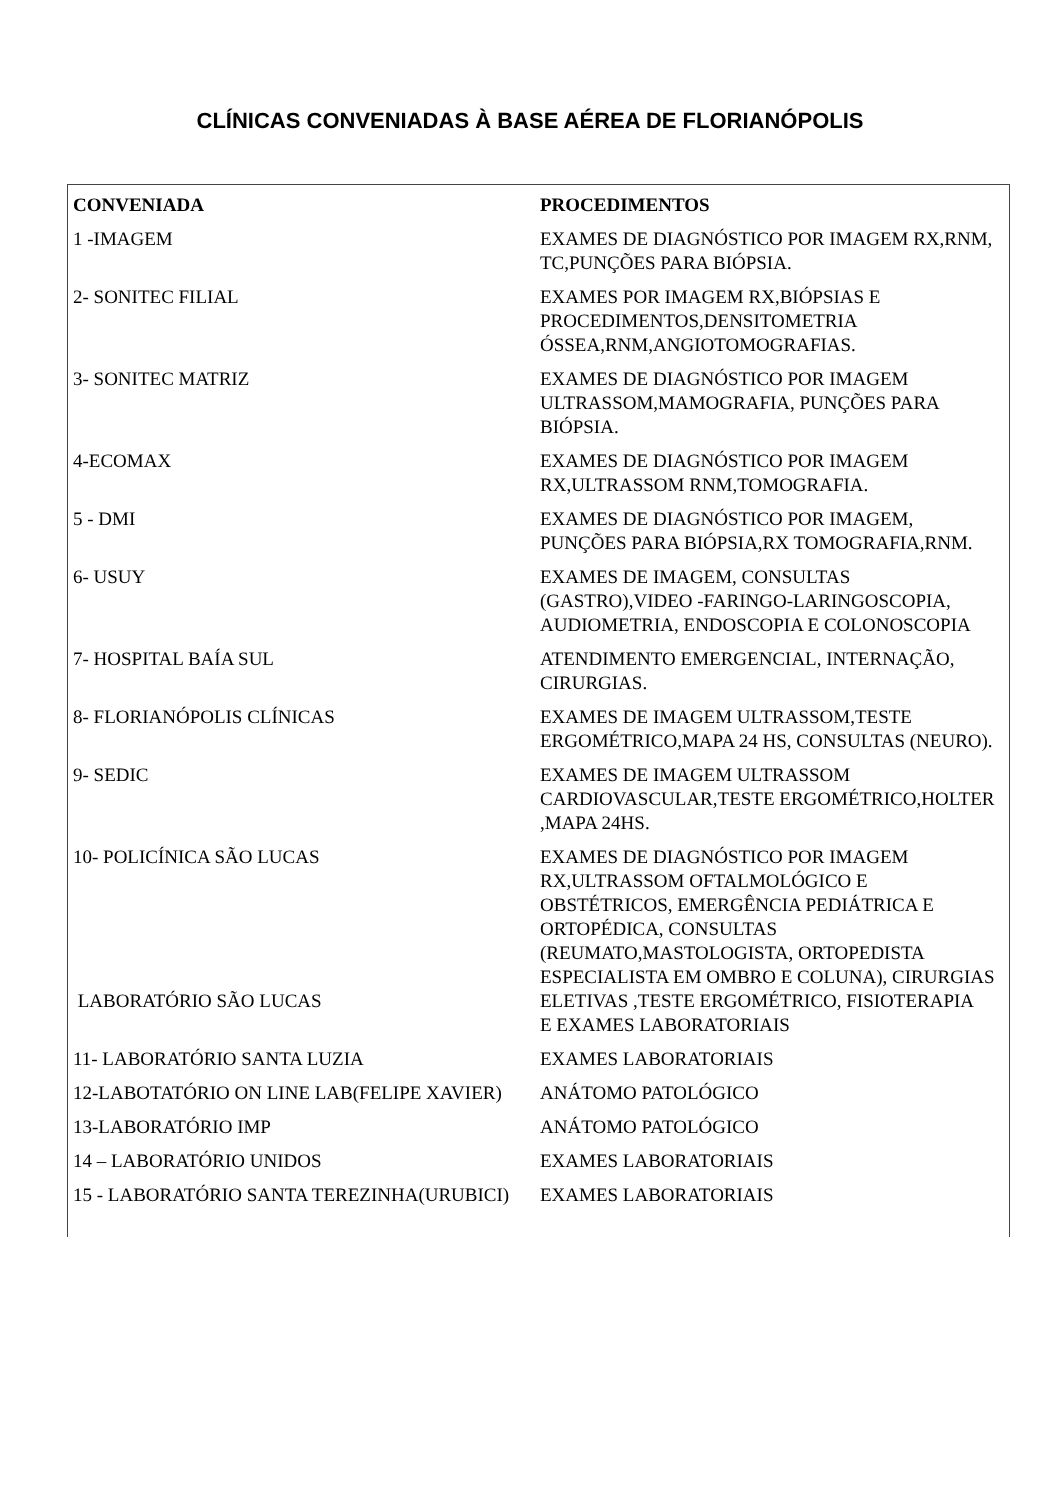CLÍNICAS CONVENIADAS À BASE AÉREA DE FLORIANÓPOLIS
| CONVENIADA | PROCEDIMENTOS |
| --- | --- |
| 1 -IMAGEM | EXAMES DE DIAGNÓSTICO POR IMAGEM RX,RNM, TC,PUNÇÕES PARA BIÓPSIA. |
| 2- SONITEC FILIAL | EXAMES POR IMAGEM RX,BIÓPSIAS E PROCEDIMENTOS,DENSITOMETRIA ÓSSEA,RNM,ANGIOTOMOGRAFIAS. |
| 3- SONITEC MATRIZ | EXAMES DE DIAGNÓSTICO POR IMAGEM ULTRASSOM,MAMOGRAFIA, PUNÇÕES PARA BIÓPSIA. |
| 4-ECOMAX | EXAMES DE DIAGNÓSTICO POR IMAGEM RX,ULTRASSOM RNM,TOMOGRAFIA. |
| 5 - DMI | EXAMES DE DIAGNÓSTICO POR IMAGEM, PUNÇÕES PARA BIÓPSIA,RX TOMOGRAFIA,RNM. |
| 6- USUY | EXAMES DE IMAGEM, CONSULTAS (GASTRO),VIDEO -FARINGO-LARINGOSCOPIA, AUDIOMETRIA, ENDOSCOPIA E COLONOSCOPIA |
| 7- HOSPITAL BAÍA SUL | ATENDIMENTO EMERGENCIAL, INTERNAÇÃO, CIRURGIAS. |
| 8- FLORIANÓPOLIS CLÍNICAS | EXAMES DE IMAGEM ULTRASSOM,TESTE ERGOMÉTRICO,MAPA 24 HS, CONSULTAS (NEURO). |
| 9- SEDIC | EXAMES DE IMAGEM ULTRASSOM CARDIOVASCULAR,TESTE ERGOMÉTRICO,HOLTER ,MAPA 24HS. |
| 10- POLICÍNICA SÃO LUCAS LABORATÓRIO SÃO LUCAS | EXAMES DE DIAGNÓSTICO POR IMAGEM RX,ULTRASSOM OFTALMOLÓGICO E OBSTÉTRICOS, EMERGÊNCIA PEDIÁTRICA E ORTOPÉDICA, CONSULTAS (REUMATO,MASTOLOGISTA, ORTOPEDISTA ESPECIALISTA EM OMBRO E COLUNA), CIRURGIAS ELETIVAS ,TESTE ERGOMÉTRICO, FISIOTERAPIA E EXAMES LABORATORIAIS |
| 11- LABORATÓRIO SANTA LUZIA | EXAMES LABORATORIAIS |
| 12-LABOTATÓRIO ON LINE LAB(FELIPE XAVIER) | ANÁTOMO PATOLÓGICO |
| 13-LABORATÓRIO IMP | ANÁTOMO PATOLÓGICO |
| 14 – LABORATÓRIO UNIDOS | EXAMES LABORATORIAIS |
| 15 - LABORATÓRIO SANTA TEREZINHA(URUBICI) | EXAMES LABORATORIAIS |